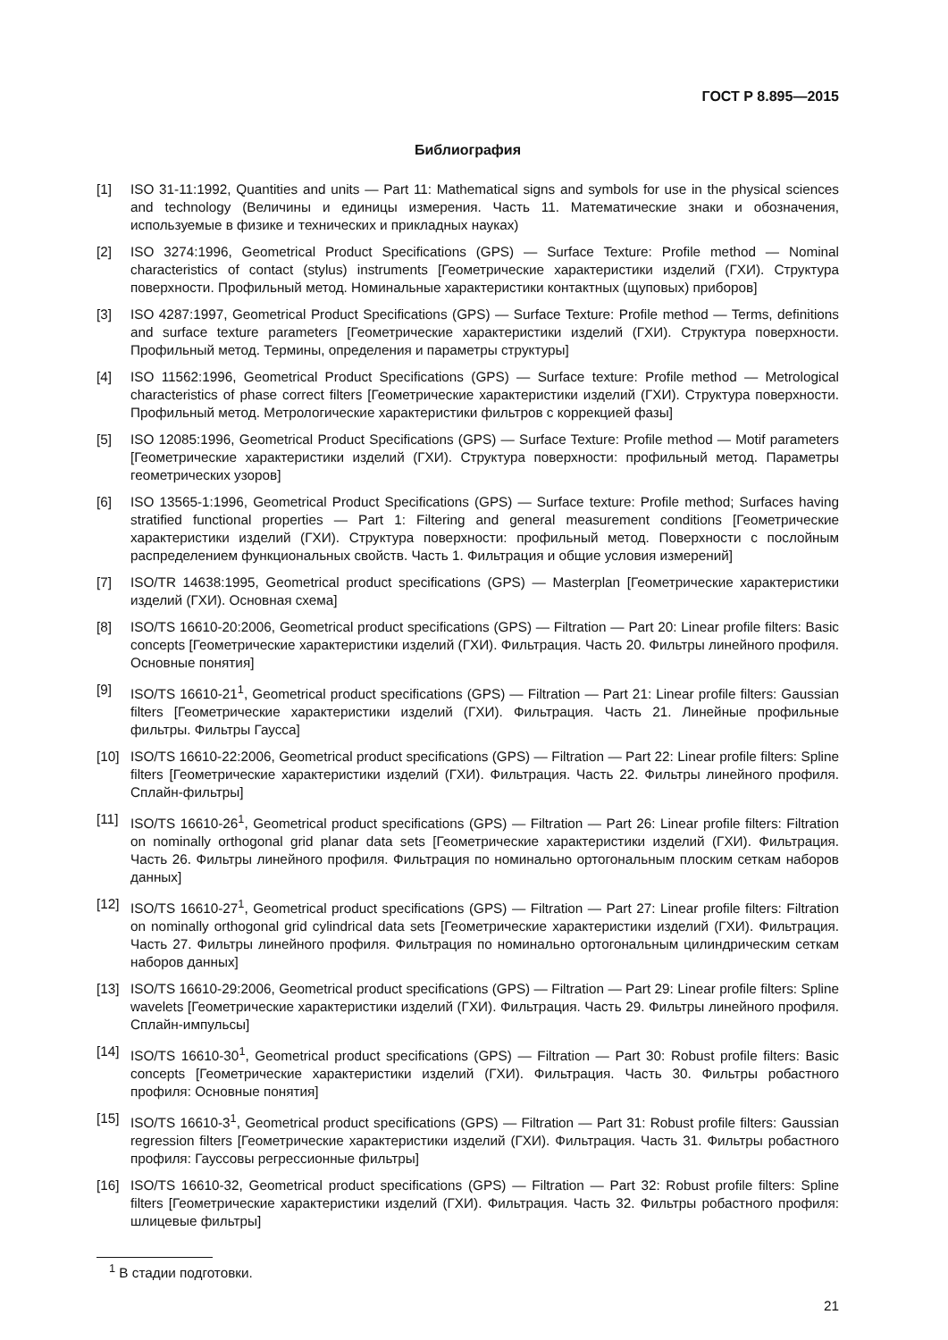ГОСТ Р 8.895—2015
Библиография
[1] ISO 31-11:1992, Quantities and units — Part 11: Mathematical signs and symbols for use in the physical sciences and technology (Величины и единицы измерения. Часть 11. Математические знаки и обозначения, используемые в физике и технических и прикладных науках)
[2] ISO 3274:1996, Geometrical Product Specifications (GPS) — Surface Texture: Profile method — Nominal characteristics of contact (stylus) instruments [Геометрические характеристики изделий (ГХИ). Структура поверхности. Профильный метод. Номинальные характеристики контактных (щуповых) приборов]
[3] ISO 4287:1997, Geometrical Product Specifications (GPS) — Surface Texture: Profile method — Terms, definitions and surface texture parameters [Геометрические характеристики изделий (ГХИ). Структура поверхности. Профильный метод. Термины, определения и параметры структуры]
[4] ISO 11562:1996, Geometrical Product Specifications (GPS) — Surface texture: Profile method — Metrological characteristics of phase correct filters [Геометрические характеристики изделий (ГХИ). Структура поверхности. Профильный метод. Метрологические характеристики фильтров с коррекцией фазы]
[5] ISO 12085:1996, Geometrical Product Specifications (GPS) — Surface Texture: Profile method — Motif parameters [Геометрические характеристики изделий (ГХИ). Структура поверхности: профильный метод. Параметры геометрических узоров]
[6] ISO 13565-1:1996, Geometrical Product Specifications (GPS) — Surface texture: Profile method; Surfaces having stratified functional properties — Part 1: Filtering and general measurement conditions [Геометрические характеристики изделий (ГХИ). Структура поверхности: профильный метод. Поверхности с послойным распределением функциональных свойств. Часть 1. Фильтрация и общие условия измерений]
[7] ISO/TR 14638:1995, Geometrical product specifications (GPS) — Masterplan [Геометрические характеристики изделий (ГХИ). Основная схема]
[8] ISO/TS 16610-20:2006, Geometrical product specifications (GPS) — Filtration — Part 20: Linear profile filters: Basic concepts [Геометрические характеристики изделий (ГХИ). Фильтрация. Часть 20. Фильтры линейного профиля. Основные понятия]
[9] ISO/TS 16610-21<sup>1</sup>, Geometrical product specifications (GPS) — Filtration — Part 21: Linear profile filters: Gaussian filters [Геометрические характеристики изделий (ГХИ). Фильтрация. Часть 21. Линейные профильные фильтры. Фильтры Гаусса]
[10] ISO/TS 16610-22:2006, Geometrical product specifications (GPS) — Filtration — Part 22: Linear profile filters: Spline filters [Геометрические характеристики изделий (ГХИ). Фильтрация. Часть 22. Фильтры линейного профиля. Сплайн-фильтры]
[11] ISO/TS 16610-26<sup>1</sup>, Geometrical product specifications (GPS) — Filtration — Part 26: Linear profile filters: Filtration on nominally orthogonal grid planar data sets [Геометрические характеристики изделий (ГХИ). Фильтрация. Часть 26. Фильтры линейного профиля. Фильтрация по номинально ортогональным плоским сеткам наборов данных]
[12] ISO/TS 16610-27<sup>1</sup>, Geometrical product specifications (GPS) — Filtration — Part 27: Linear profile filters: Filtration on nominally orthogonal grid cylindrical data sets [Геометрические характеристики изделий (ГХИ). Фильтрация. Часть 27. Фильтры линейного профиля. Фильтрация по номинально ортогональным цилиндрическим сеткам наборов данных]
[13] ISO/TS 16610-29:2006, Geometrical product specifications (GPS) — Filtration — Part 29: Linear profile filters: Spline wavelets [Геометрические характеристики изделий (ГХИ). Фильтрация. Часть 29. Фильтры линейного профиля. Сплайн-импульсы]
[14] ISO/TS 16610-30<sup>1</sup>, Geometrical product specifications (GPS) — Filtration — Part 30: Robust profile filters: Basic concepts [Геометрические характеристики изделий (ГХИ). Фильтрация. Часть 30. Фильтры робастного профиля: Основные понятия]
[15] ISO/TS 16610-3<sup>1</sup>, Geometrical product specifications (GPS) — Filtration — Part 31: Robust profile filters: Gaussian regression filters [Геометрические характеристики изделий (ГХИ). Фильтрация. Часть 31. Фильтры робастного профиля: Гауссовы регрессионные фильтры]
[16] ISO/TS 16610-32, Geometrical product specifications (GPS) — Filtration — Part 32: Robust profile filters: Spline filters [Геометрические характеристики изделий (ГХИ). Фильтрация. Часть 32. Фильтры робастного профиля: шлицевые фильтры]
<sup>1</sup> В стадии подготовки.
21